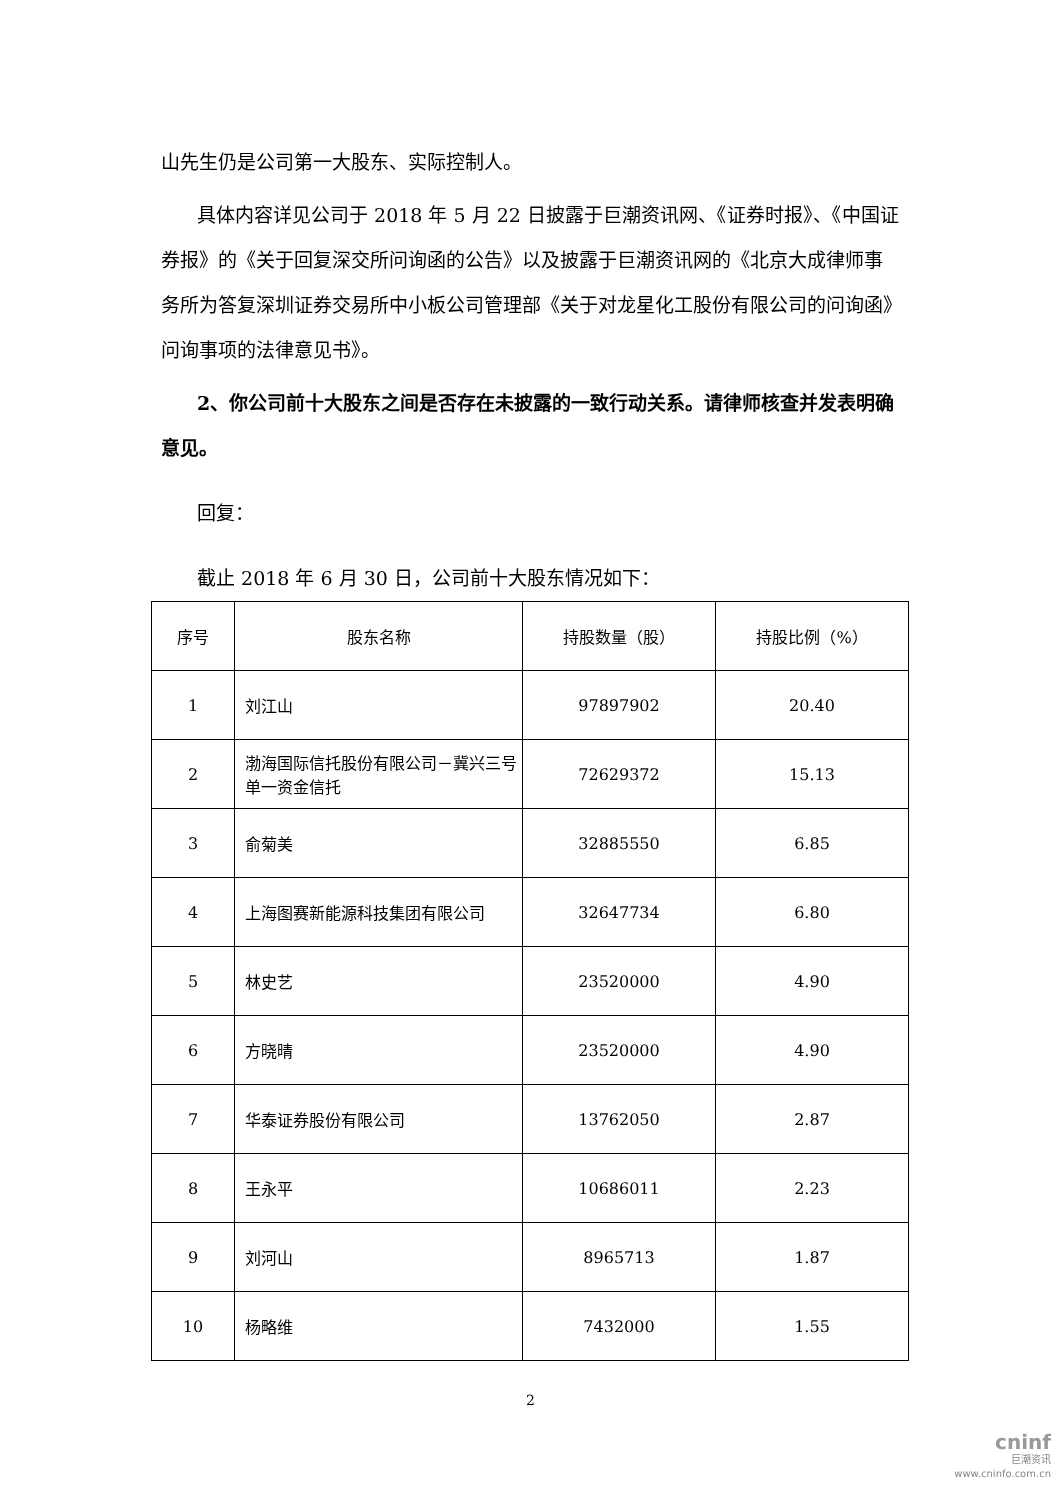山先生仍是公司第一大股东、实际控制人。
具体内容详见公司于 2018 年 5 月 22 日披露于巨潮资讯网、《证券时报》、《中国证券报》的《关于回复深交所问询函的公告》以及披露于巨潮资讯网的《北京大成律师事务所为答复深圳证券交易所中小板公司管理部《关于对龙星化工股份有限公司的问询函》问询事项的法律意见书》。
2、你公司前十大股东之间是否存在未披露的一致行动关系。请律师核查并发表明确意见。
回复：
截止 2018 年 6 月 30 日，公司前十大股东情况如下：
| 序号 | 股东名称 | 持股数量（股） | 持股比例（%） |
| 1 | 刘江山 | 97897902 | 20.40 |
| 2 | 渤海国际信托股份有限公司－冀兴三号单一资金信托 | 72629372 | 15.13 |
| 3 | 俞菊美 | 32885550 | 6.85 |
| 4 | 上海图赛新能源科技集团有限公司 | 32647734 | 6.80 |
| 5 | 林史艺 | 23520000 | 4.90 |
| 6 | 方晓晴 | 23520000 | 4.90 |
| 7 | 华泰证券股份有限公司 | 13762050 | 2.87 |
| 8 | 王永平 | 10686011 | 2.23 |
| 9 | 刘河山 | 8965713 | 1.87 |
| 10 | 杨略维 | 7432000 | 1.55 |
2
cninf
巨潮资讯
www.cninfo.com.cn